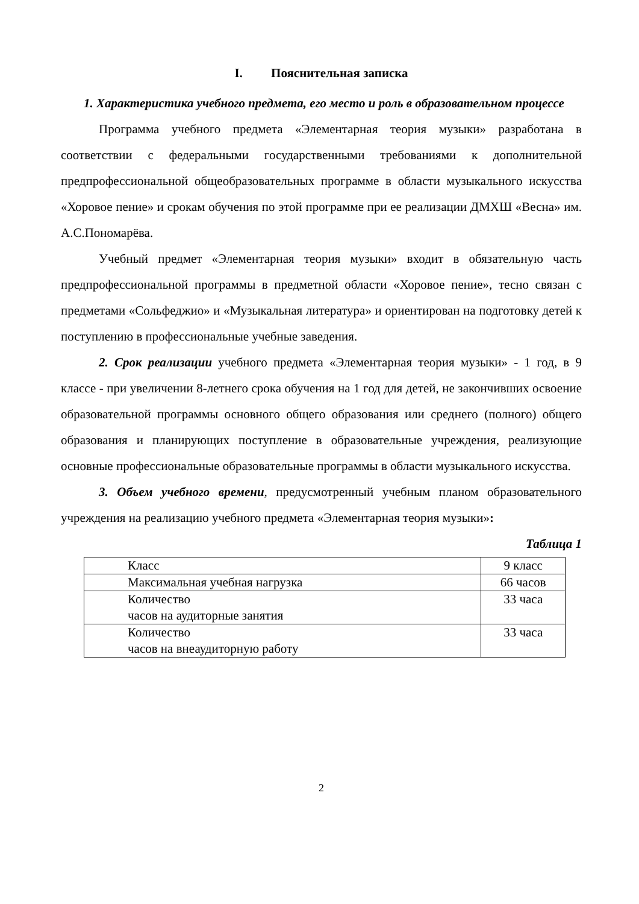I. Пояснительная записка
1. Характеристика учебного предмета, его место и роль в образовательном процессе
Программа учебного предмета «Элементарная теория музыки» разработана в соответствии с федеральными государственными требованиями к дополнительной предпрофессиональной общеобразовательных программе в области музыкального искусства «Хоровое пение» и срокам обучения по этой программе при ее реализации ДМХШ «Весна» им. А.С.Пономарёва.
Учебный предмет «Элементарная теория музыки» входит в обязательную часть предпрофессиональной программы в предметной области «Хоровое пение», тесно связан с предметами «Сольфеджио» и «Музыкальная литература» и ориентирован на подготовку детей к поступлению в профессиональные учебные заведения.
2. Срок реализации учебного предмета «Элементарная теория музыки» - 1 год, в 9 классе - при увеличении 8-летнего срока обучения на 1 год для детей, не закончивших освоение образовательной программы основного общего образования или среднего (полного) общего образования и планирующих поступление в образовательные учреждения, реализующие основные профессиональные образовательные программы в области музыкального искусства.
3. Объем учебного времени, предусмотренный учебным планом образовательного учреждения на реализацию учебного предмета «Элементарная теория музыки»:
Таблица 1
| Класс | 9 класс |
| Максимальная учебная нагрузка | 66 часов |
| Количество часов на аудиторные занятия | 33 часа |
| Количество часов на внеаудиторную работу | 33 часа |
2